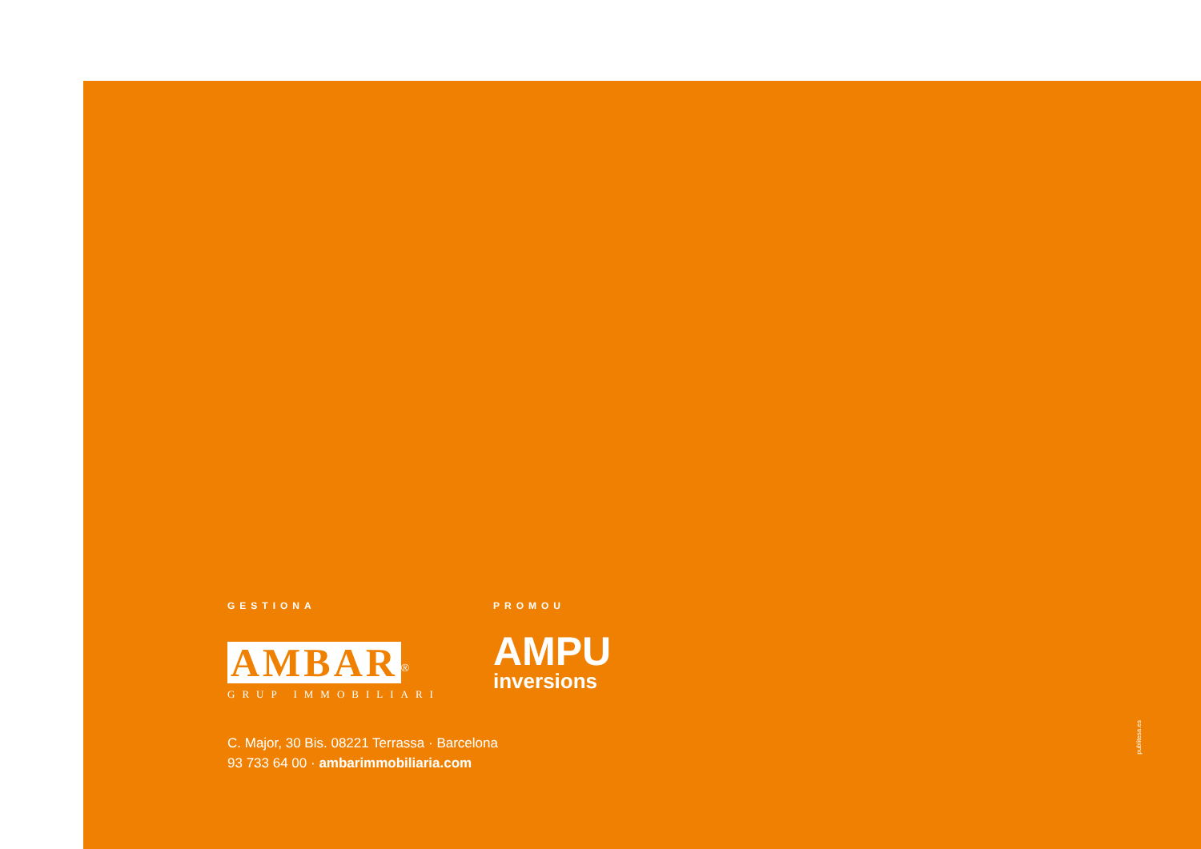GESTIONA
AMBAR
<sup>®</sup>
GRUP IMMOBILIARI
PROMOU
AMPU
inversions
C. Major, 30 Bis. 08221 Terrassa · Barcelona
93 733 64 00 · ambarimmobiliaria.com
publitesa.es